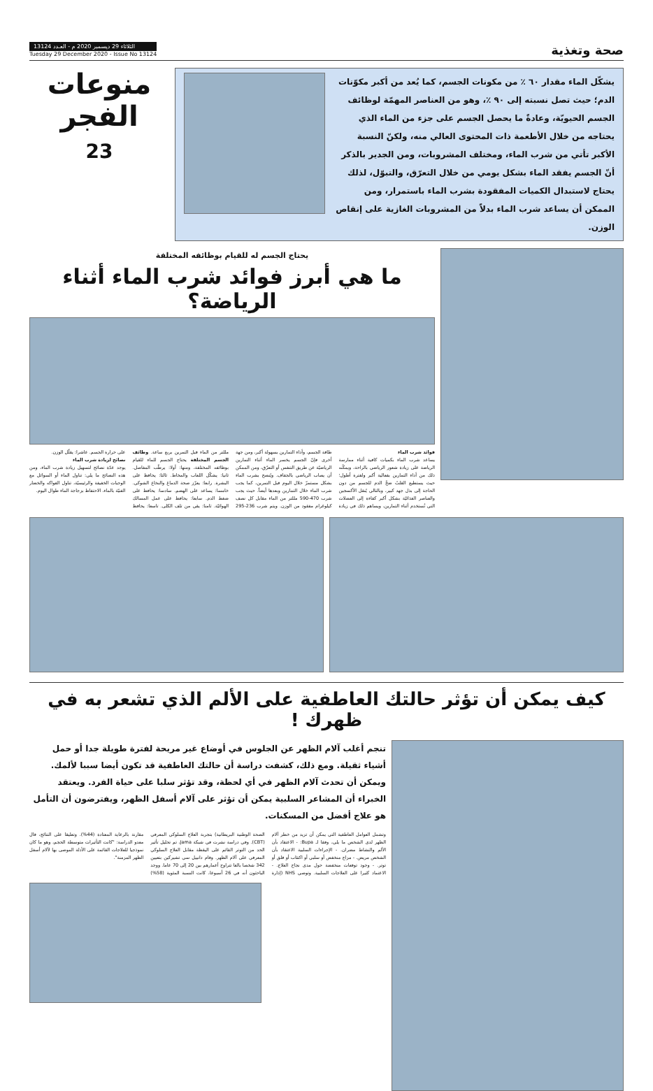الثلاثاء 29 ديسمبر 2020 م - العـدد 13124
Tuesday 29 December 2020 - Issue No 13124
صحة وتغذية
منوعات
الفجر
23
يشكّل الماء مقدار ٦٠ ٪ من مكونات الجسم، كما يُعد من أكبر مكوّنات الدم؛ حيث تصل نسبته إلى ٩٠ ٪، وهو من العناصر المهمّة لوظائف الجسم الحيويّة، وعادةً ما يحصل الجسم على جزء من الماء الذي يحتاجه من خلال الأطعمة ذات المحتوى العالي منه، ولكنّ النسبة الأكبر تأتي من شرب الماء، ومختلف المشروبات، ومن الجدير بالذكر أنّ الجسم يفقد الماء بشكل يومي من خلال التعرّق، والتبوّل، لذلك يحتاج لاستبدال الكميات المفقودة بشرب الماء باستمرار، ومن الممكن أن يساعد شرب الماء بدلاً من المشروبات الغازية على إنقاص الوزن.
يحتاج الجسم له للقيام بوظائفه المختلفة
ما هي أبرز فوائد شرب الماء أثناء الرياضة؟
فوائد شرب الماء
يساعد شرب الماء بكميات كافية أثناء ممارسة الرياضة على زيادة شعور الرياضي بالراحة، ويمكّنه ذلك من أداء التمارين بفعالية أكبر ولفترة أطول؛ حيث يستطيع القلبُ ضخّ الدم للجسم من دون الحاجة إلى بذل جهد كبير، وبالتالي يُنقل الأكسجين والعناصر الغذائيّة بشكل أكبر كفاءة إلى العضلات التي تُستخدم أثناء التمارين، ويساهم ذلك في زيادة طاقة الجسم، وأداء التمارين بسهولة أكبر، ومن جهة أخرى فإنّ الجسم يخسر الماء أثناء التمارين الرياضيّة عن طريق التنفس أو التعرّق، ومن الممكن أن يصاب الرياضي بالجفاف. ويُنصح بشرب الماء بشكل مستمرّ خلال اليوم قبل التمرين، كما يجب شرب الماء خلال التمارين وبعدها أيضاً. حيث يجب شرب 470-590 مللتر من الماء مقابل كل نصف كيلوغرام مفقود من الوزن. ويتم شرب 236-295 مللتر من الماء قبل التمرين بربع ساعة. وظائف الجسم المختلفة يحتاج الجسم للماء للقيام بوظائفه المختلفة، ومنها: أولا: يرطّب المفاصل. ثانيا: يشكّل اللعاب والمخاط. ثالثا: يحافظ على البشرة. رابعا: يعزّز صحة الدماغ والنخاع الشوكي. خامسا: يساعد على الهضم. سادسا: يحافظ على ضغط الدم. سابعا: يحافظ على عمل المسالك الهوائيّة. ثامنا: يقي من تلف الكلى. تاسعا: يحافظ على حرارة الجسم. عاشرا: يقلّل الوزن.
نصائح لزيادة شرب الماء
يوجد عدّة نصائح لتسهيل زيادة شرب الماء، ومن هذه النصائح ما يلي: تناول الماء أو السوائل مع الوجبات الخفيفة والرئيسيّة، تناول الفواكه والخضار الغنيّة بالماء، الاحتفاظ بزجاجة الماء طوال اليوم.
كيف يمكن أن تؤثر حالتك العاطفية على الألم الذي تشعر به في ظهرك !
تنجم أغلب آلام الظهر عن الجلوس في أوضاع غير مريحة لفترة طويلة جدا أو حمل أشياء ثقيلة. ومع ذلك، كشفت دراسة أن حالتك العاطفية قد تكون أيضا سببا لألمك. ويمكن أن تحدث آلام الظهر في أي لحظة، وقد تؤثر سلبا على حياة الفرد. ويعتقد الخبراء أن المشاعر السلبية يمكن أن تؤثر على آلام أسفل الظهر، ويفترضون أن التأمل هو علاج أفضل من المسكنات.
وتشمل العوامل العاطفية التي يمكن أن تزيد من خطر آلام الظهر لدى الشخص ما يلي، وفقا لـ Bupa: - الاعتقاد بأن الألم والنشاط مضران. - الإجراءات السلبية الاعتقاد بأن الشخص مريض. - مزاج منخفض أو سلبي أو اكتئاب أو قلق أو توتر. - وجود توقعات منخفضة حول مدى نجاح العلاج. - الاعتماد كثيرا على العلاجات السلبية. وتوصي NHS (إدارة الصحة الوطنية البريطانية) بتجربة العلاج السلوكي المعرفي (CBT). وفي دراسة نشرت في شبكة Jama، تم تحليل تأثير الحد من التوتر القائم على اليقظة مقابل العلاج السلوكي المعرفي على آلام الظهر. وقام دانييل سي تشيركين بتعيين 342 شخصا بالغا تتراوح أعمارهم بين 20 إلى 70 عاما. ووجد الباحثون أنه في 26 أسبوعا، كانت النسبة المئوية (58%) مقارنة بالرعاية المعتادة (44%). وتعليقا على النتائج، قال معدو الدراسة: "كانت التأثيرات متوسطة الحجم، وهو ما كان نموذجيا للعلاجات القائمة على الأدلة الموصى بها لآلام أسفل الظهر المزمنة".